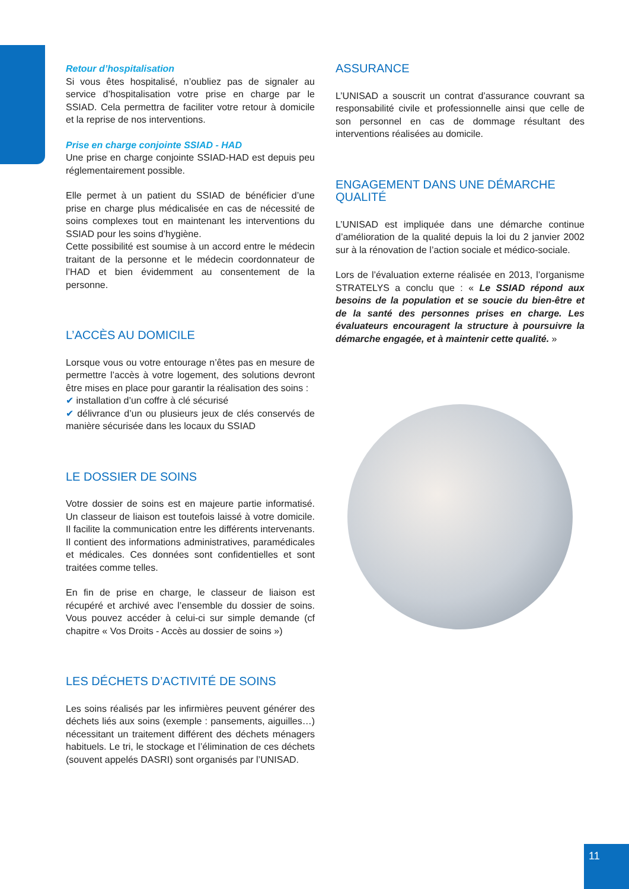Retour d’hospitalisation
Si vous êtes hospitalisé, n’oubliez pas de signaler au service d’hospitalisation votre prise en charge par le SSIAD. Cela permettra de faciliter votre retour à domicile et la reprise de nos interventions.
Prise en charge conjointe SSIAD - HAD
Une prise en charge conjointe SSIAD-HAD est depuis peu réglementairement possible.
Elle permet à un patient du SSIAD de bénéficier d’une prise en charge plus médicalisée en cas de nécessité de soins complexes tout en maintenant les interventions du SSIAD pour les soins d’hygiène.
Cette possibilité est soumise à un accord entre le médecin traitant de la personne et le médecin coordonnateur de l’HAD et bien évidemment au consentement de la personne.
L’ACCÈS AU DOMICILE
Lorsque vous ou votre entourage n’êtes pas en mesure de permettre l’accès à votre logement, des solutions devront être mises en place pour garantir la réalisation des soins :
✔ installation d’un coffre à clé sécurisé
✔ délivrance d’un ou plusieurs jeux de clés conservés de manière sécurisée dans les locaux du SSIAD
LE DOSSIER DE SOINS
Votre dossier de soins est en majeure partie informatisé. Un classeur de liaison est toutefois laissé à votre domicile. Il facilite la communication entre les différents intervenants. Il contient des informations administratives, paramédicales et médicales. Ces données sont confidentielles et sont traitées comme telles.
En fin de prise en charge, le classeur de liaison est récupéré et archivé avec l’ensemble du dossier de soins. Vous pouvez accéder à celui-ci sur simple demande (cf chapitre « Vos Droits - Accès au dossier de soins »)
LES DÉCHETS D’ACTIVITÉ DE SOINS
Les soins réalisés par les infirmières peuvent générer des déchets liés aux soins (exemple : pansements, aiguilles…) nécessitant un traitement différent des déchets ménagers habituels. Le tri, le stockage et l’élimination de ces déchets (souvent appelés DASRI) sont organisés par l’UNISAD.
ASSURANCE
L’UNISAD a souscrit un contrat d’assurance couvrant sa responsabilité civile et professionnelle ainsi que celle de son personnel en cas de dommage résultant des interventions réalisées au domicile.
ENGAGEMENT DANS UNE DÉMARCHE QUALITÉ
L’UNISAD est impliquée dans une démarche continue d’amélioration de la qualité depuis la loi du 2 janvier 2002 sur à la rénovation de l’action sociale et médico-sociale.
Lors de l’évaluation externe réalisée en 2013, l’organisme STRATELYS a conclu que : « Le SSIAD répond aux besoins de la population et se soucie du bien-être et de la santé des personnes prises en charge. Les évaluateurs encouragent la structure à poursuivre la démarche engagée, et à maintenir cette qualité. »
11